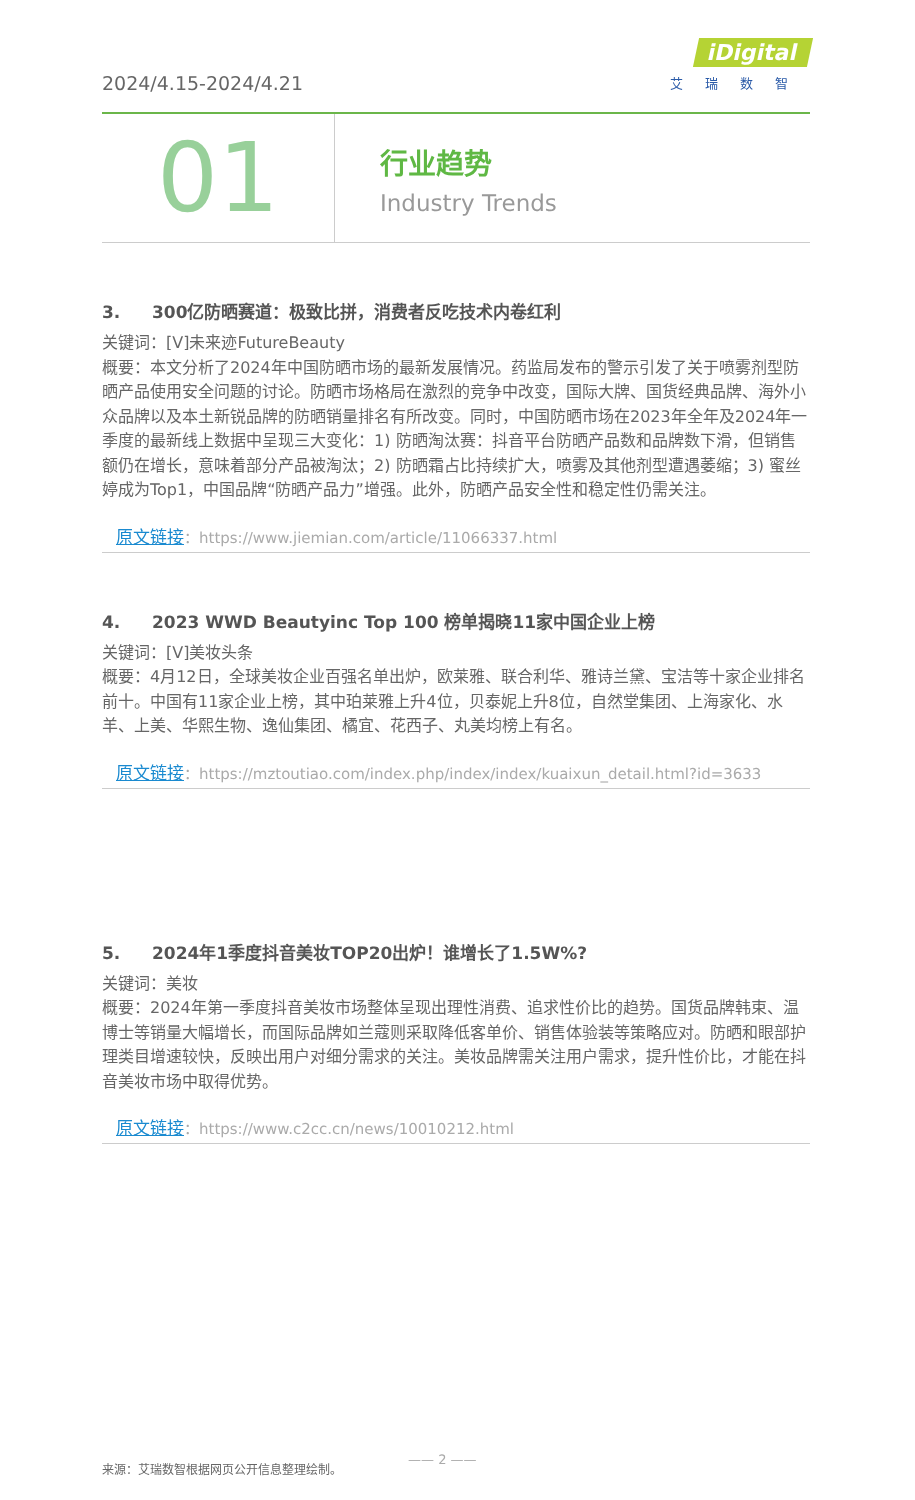2024/4.15-2024/4.21
iDigital
艾瑞数智
01
行业趋势
Industry Trends
3. 300亿防晒赛道：极致比拼，消费者反吃技术内卷红利
关键词：[V]未来迹FutureBeauty
概要：本文分析了2024年中国防晒市场的最新发展情况。药监局发布的警示引发了关于喷雾剂型防晒产品使用安全问题的讨论。防晒市场格局在激烈的竞争中改变，国际大牌、国货经典品牌、海外小众品牌以及本土新锐品牌的防晒销量排名有所改变。同时，中国防晒市场在2023年全年及2024年一季度的最新线上数据中呈现三大变化：1) 防晒淘汰赛：抖音平台防晒产品数和品牌数下滑，但销售额仍在增长，意味着部分产品被淘汰；2) 防晒霜占比持续扩大，喷雾及其他剂型遭遇萎缩；3) 蜜丝婷成为Top1，中国品牌“防晒产品力”增强。此外，防晒产品安全性和稳定性仍需关注。
原文链接：https://www.jiemian.com/article/11066337.html
4. 2023 WWD Beautyinc Top 100 榜单揭晓11家中国企业上榜
关键词：[V]美妆头条
概要：4月12日，全球美妆企业百强名单出炉，欧莱雅、联合利华、雅诗兰黛、宝洁等十家企业排名前十。中国有11家企业上榜，其中珀莱雅上升4位，贝泰妮上升8位，自然堂集团、上海家化、水羊、上美、华熙生物、逸仙集团、橘宜、花西子、丸美均榜上有名。
原文链接：https://mztoutiao.com/index.php/index/index/kuaixun_detail.html?id=3633
5. 2024年1季度抖音美妆TOP20出炉！谁增长了1.5W%?
关键词：美妆
概要：2024年第一季度抖音美妆市场整体呈现出理性消费、追求性价比的趋势。国货品牌韩束、温博士等销量大幅增长，而国际品牌如兰蔻则采取降低客单价、销售体验装等策略应对。防晒和眼部护理类目增速较快，反映出用户对细分需求的关注。美妆品牌需关注用户需求，提升性价比，才能在抖音美妆市场中取得优势。
原文链接：https://www.c2cc.cn/news/10010212.html
—— 2 ——
来源：艾瑞数智根据网页公开信息整理绘制。